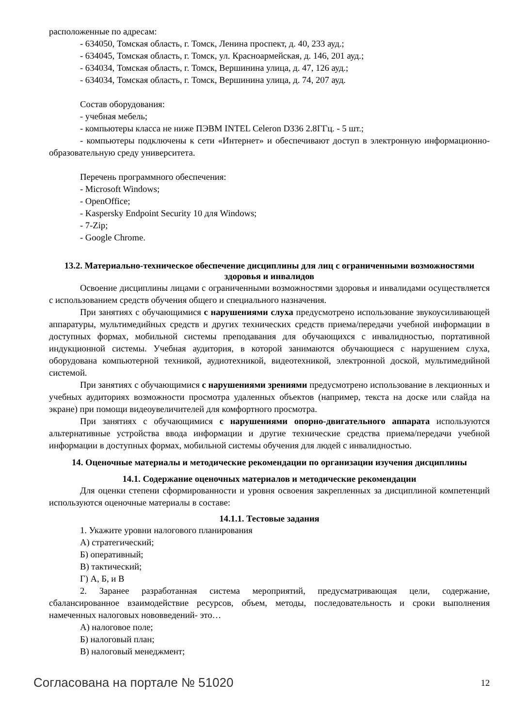расположенные по адресам:
- 634050, Томская область, г. Томск, Ленина проспект, д. 40, 233 ауд.;
- 634045, Томская область, г. Томск, ул. Красноармейская, д. 146, 201 ауд.;
- 634034, Томская область, г. Томск, Вершинина улица, д. 47, 126 ауд.;
- 634034, Томская область, г. Томск, Вершинина улица, д. 74, 207 ауд.
Состав оборудования:
- учебная мебель;
- компьютеры класса не ниже ПЭВМ INTEL Celeron D336 2.8ГГц. - 5 шт.;
- компьютеры подключены к сети «Интернет» и обеспечивают доступ в электронную информационно-образовательную среду университета.
Перечень программного обеспечения:
- Microsoft Windows;
- OpenOffice;
- Kaspersky Endpoint Security 10 для Windows;
- 7-Zip;
- Google Chrome.
13.2. Материально-техническое обеспечение дисциплины для лиц с ограниченными возможностями здоровья и инвалидов
Освоение дисциплины лицами с ограниченными возможностями здоровья и инвалидами осуществляется с использованием средств обучения общего и специального назначения.
При занятиях с обучающимися с нарушениями слуха предусмотрено использование звукоусиливающей аппаратуры, мультимедийных средств и других технических средств приема/передачи учебной информации в доступных формах, мобильной системы преподавания для обучающихся с инвалидностью, портативной индукционной системы. Учебная аудитория, в которой занимаются обучающиеся с нарушением слуха, оборудована компьютерной техникой, аудиотехникой, видеотехникой, электронной доской, мультимедийной системой.
При занятиях с обучающимися с нарушениями зрениями предусмотрено использование в лекционных и учебных аудиториях возможности просмотра удаленных объектов (например, текста на доске или слайда на экране) при помощи видеоувеличителей для комфортного просмотра.
При занятиях с обучающимися с нарушениями опорно-двигательного аппарата используются альтернативные устройства ввода информации и другие технические средства приема/передачи учебной информации в доступных формах, мобильной системы обучения для людей с инвалидностью.
14. Оценочные материалы и методические рекомендации по организации изучения дисциплины
14.1. Содержание оценочных материалов и методические рекомендации
Для оценки степени сформированности и уровня освоения закрепленных за дисциплиной компетенций используются оценочные материалы в составе:
14.1.1. Тестовые задания
1. Укажите уровни налогового планирования
А) стратегический;
Б) оперативный;
В) тактический;
Г) А, Б, и В
2. Заранее разработанная система мероприятий, предусматривающая цели, содержание, сбалансированное взаимодействие ресурсов, объем, методы, последовательность и сроки выполнения намеченных налоговых нововведений- это…
А) налоговое поле;
Б) налоговый план;
В) налоговый менеджмент;
Согласована на портале № 51020 12